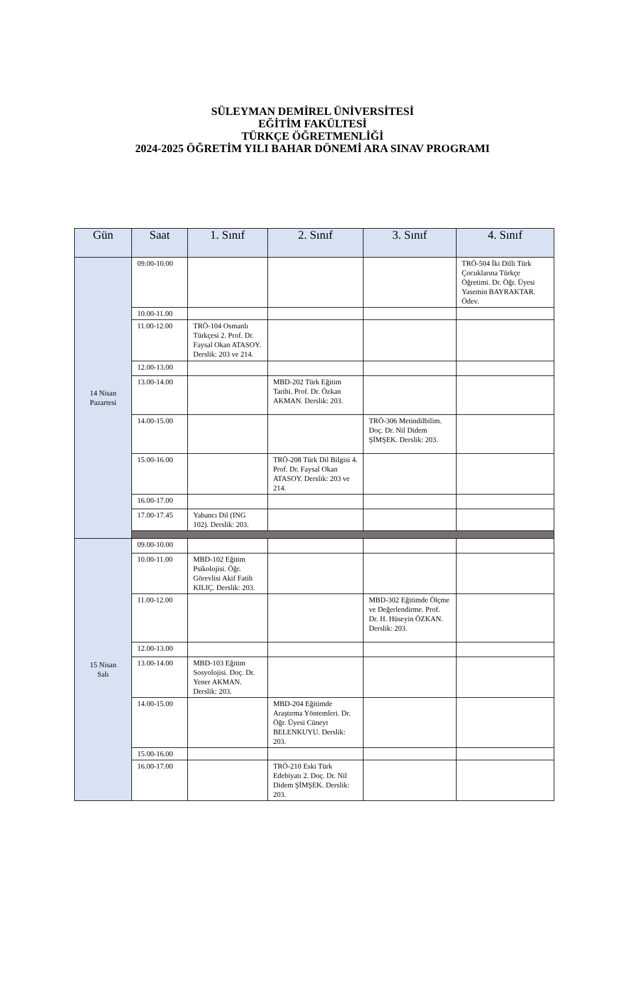SÜLEYMAN DEMİREL ÜNİVERSİTESİ
EĞİTİM FAKÜLTESİ
TÜRKÇE ÖĞRETMENLİĞİ
2024-2025 ÖĞRETİM YILI BAHAR DÖNEMİ ARA SINAV PROGRAMI
| Gün | Saat | 1. Sınıf | 2. Sınıf | 3. Sınıf | 4. Sınıf |
| --- | --- | --- | --- | --- | --- |
| 14 Nisan Pazartesi | 09.00-10.00 | | | | TRÖ-504 İki Dilli Türk Çocuklarına Türkçe Öğretimi. Dr. Öğr. Üyesi Yasemin BAYRAKTAR. Ödev. |
| | 10.00-11.00 | | | | |
| | 11.00-12.00 | TRÖ-104 Osmanlı Türkçesi 2. Prof. Dr. Faysal Okan ATASOY. Derslik: 203 ve 214. | | | |
| | 12.00-13.00 | | | | |
| | 13.00-14.00 | | MBD-202 Türk Eğitim Tarihi. Prof. Dr. Özkan AKMAN. Derslik: 203. | | |
| | 14.00-15.00 | | | TRÖ-306 Metindilbilim. Doç. Dr. Nil Didem ŞİMŞEK. Derslik: 203. | |
| | 15.00-16.00 | | TRÖ-208 Türk Dil Bilgisi 4. Prof. Dr. Faysal Okan ATASOY. Derslik: 203 ve 214. | | |
| | 16.00-17.00 | | | | |
| | 17.00-17.45 | Yabancı Dil (ING 102). Derslik: 203. | | | |
| 15 Nisan Salı | 09.00-10.00 | | | | |
| | 10.00-11.00 | MBD-102 Eğitim Psikolojisi. Öğr. Görevlisi Akif Fatih KILIÇ. Derslik: 203. | | | |
| | 11.00-12.00 | | | MBD-302 Eğitimde Ölçme ve Değerlendirme. Prof. Dr. H. Hüseyin ÖZKAN. Derslik: 203. | |
| | 12.00-13.00 | | | | |
| | 13.00-14.00 | MBD-103 Eğitim Sosyolojisi. Doç. Dr. Yener AKMAN. Derslik: 203. | | | |
| | 14.00-15.00 | | MBD-204 Eğitimde Araştırma Yöntemleri. Dr. Öğr. Üyesi Cüneyt BELENKUYU. Derslik: 203. | | |
| | 15.00-16.00 | | | | |
| | 16.00-17.00 | | TRÖ-210 Eski Türk Edebiyatı 2. Doç. Dr. Nil Didem ŞİMŞEK. Derslik: 203. | | |